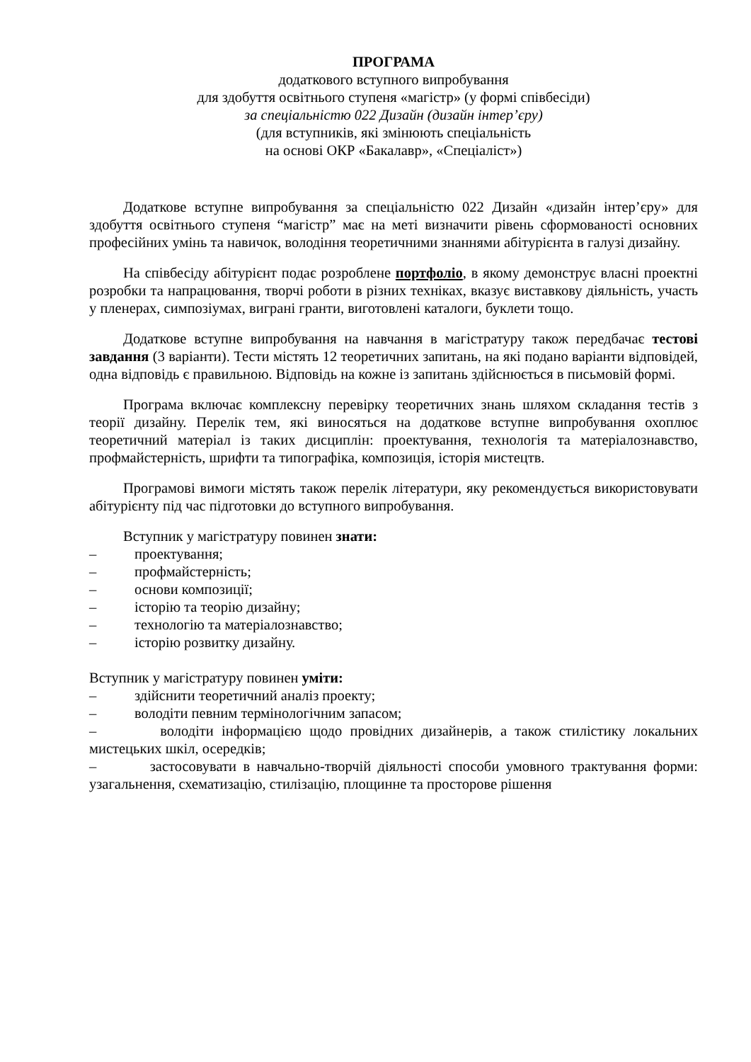ПРОГРАМА
додаткового вступного випробування
для здобуття освітнього ступеня «магістр» (у формі співбесіди)
за спеціальністю 022 Дизайн (дизайн інтер’єру)
(для вступників, які змінюють спеціальність
на основі ОКР «Бакалавр», «Спеціаліст»)
Додаткове вступне випробування за спеціальністю 022 Дизайн «дизайн інтер’єру» для здобуття освітнього ступеня “магістр” має на меті визначити рівень сформованості основних професійних умінь та навичок, володіння теоретичними знаннями абітурієнта в галузі дизайну.
На співбесіду абітурієнт подає розроблене портфоліо, в якому демонструє власні проектні розробки та напрацювання, творчі роботи в різних техніках, вказує виставкову діяльність, участь у пленерах, симпозіумах, виграні гранти, виготовлені каталоги, буклети тощо.
Додаткове вступне випробування на навчання в магістратуру також передбачає тестові завдання (3 варіанти). Тести містять 12 теоретичних запитань, на які подано варіанти відповідей, одна відповідь є правильною. Відповідь на кожне із запитань здійснюється в письмовій формі.
Програма включає комплексну перевірку теоретичних знань шляхом складання тестів з теорії дизайну. Перелік тем, які виносяться на додаткове вступне випробування охоплює теоретичний матеріал із таких дисциплін: проектування, технологія та матеріалознавство, профмайстерність, шрифти та типографіка, композиція, історія мистецтв.
Програмові вимоги містять також перелік літератури, яку рекомендується використовувати абітурієнту під час підготовки до вступного випробування.
Вступник у магістратуру повинен знати:
– проектування;
– профмайстерність;
– основи композиції;
– історію та теорію дизайну;
– технологію та матеріалознавство;
– історію розвитку дизайну.
Вступник у магістратуру повинен уміти:
– здійснити теоретичний аналіз проекту;
– володіти певним термінологічним запасом;
– володіти інформацією щодо провідних дизайнерів, а також стилістику локальних мистецьких шкіл, осередків;
– застосовувати в навчально-творчій діяльності способи умовного трактування форми: узагальнення, схематизацію, стилізацію, площинне та просторове рішення